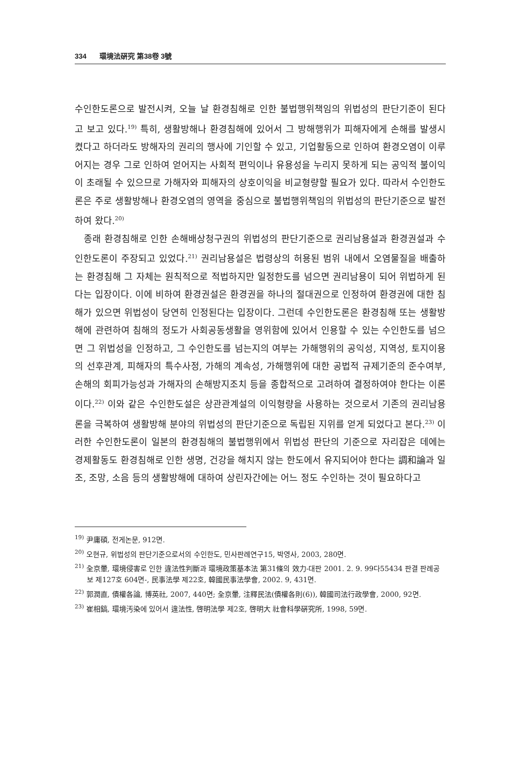334 環境法硏究 第38卷 3號
수인한도론으로 발전시켜, 오늘 날 환경침해로 인한 불법행위책임의 위법성의 판단기준이 된다고 보고 있다.<sup>19)</sup> 특히, 생활방해나 환경침해에 있어서 그 방해행위가 피해자에게 손해를 발생시켰다고 하더라도 방해자의 권리의 행사에 기인할 수 있고, 기업활동으로 인하여 환경오염이 이루어지는 경우 그로 인하여 얻어지는 사회적 편익이나 유용성을 누리지 못하게 되는 공익적 불이익이 초래될 수 있으므로 가해자와 피해자의 상호이익을 비교형량할 필요가 있다. 따라서 수인한도론은 주로 생활방해나 환경오염의 영역을 중심으로 불법행위책임의 위법성의 판단기준으로 발전하여 왔다.<sup>20)</sup>
종래 환경침해로 인한 손해배상청구권의 위법성의 판단기준으로 권리남용설과 환경권설과 수인한도론이 주장되고 있었다.<sup>21)</sup> 권리남용설은 법령상의 허용된 범위 내에서 오염물질을 배출하는 환경침해 그 자체는 원칙적으로 적법하지만 일정한도를 넘으면 권리남용이 되어 위법하게 된다는 입장이다. 이에 비하여 환경권설은 환경권을 하나의 절대권으로 인정하여 환경권에 대한 침해가 있으면 위법성이 당연히 인정된다는 입장이다. 그런데 수인한도론은 환경침해 또는 생활방해에 관련하여 침해의 정도가 사회공동생활을 영위함에 있어서 인용할 수 있는 수인한도를 넘으면 그 위법성을 인정하고, 그 수인한도를 넘는지의 여부는 가해행위의 공익성, 지역성, 토지이용의 선후관계, 피해자의 특수사정, 가해의 계속성, 가해행위에 대한 공법적 규제기준의 준수여부, 손해의 회피가능성과 가해자의 손해방지조치 등을 종합적으로 고려하여 결정하여야 한다는 이론이다.<sup>22)</sup> 이와 같은 수인한도설은 상관관계설의 이익형량을 사용하는 것으로서 기존의 권리남용론을 극복하여 생활방해 분야의 위법성의 판단기준으로 독립된 지위를 얻게 되었다고 본다.<sup>23)</sup> 이러한 수인한도론이 일본의 환경침해의 불법행위에서 위법성 판단의 기준으로 자리잡은 데에는 경제활동도 환경침해로 인한 생명, 건강을 해치지 않는 한도에서 유지되어야 한다는 調和論과 일조, 조망, 소음 등의 생활방해에 대하여 상린자간에는 어느 정도 수인하는 것이 필요하다고
<sup>19)</sup> 尹庸碩, 전게논문, 912면.
<sup>20)</sup> 오현규, 위법성의 판단기준으로서의 수인한도, 민사판례연구15, 박영사, 2003, 280면.
<sup>21)</sup> 全京暈, 環境侵害로 인한 違法性判斷과 環境政策基本法 第31條의 效力-대판 2001. 2. 9. 99다55434 판결 판례공보 제127호 604면-, 民事法學 제22호, 韓國民事法學會, 2002. 9, 431면.
<sup>22)</sup> 郭潤直, 債權各論, 博英社, 2007, 440면; 全京暈, 注釋民法(債權各則(6)), 韓國司法行政學會, 2000, 92면.
<sup>23)</sup> 崔相鎬, 環境汚染에 있어서 違法性, 啓明法學 제2호, 啓明大 社會科學硏究所, 1998, 59면.